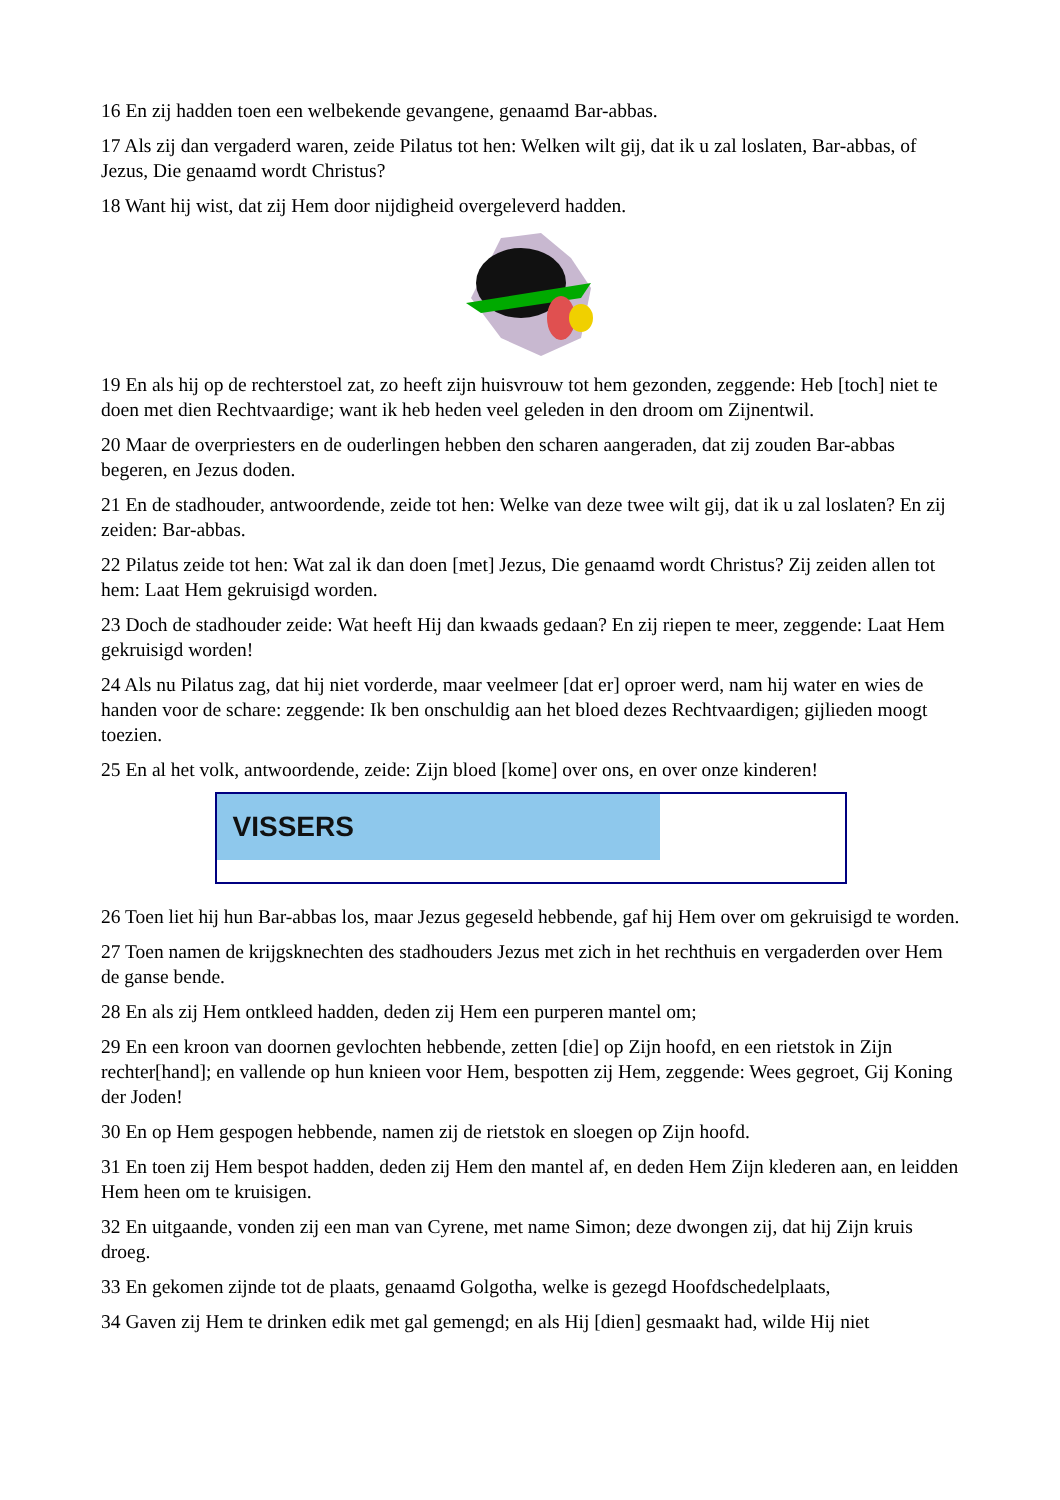16 En zij hadden toen een welbekende gevangene, genaamd Bar-abbas.
17 Als zij dan vergaderd waren, zeide Pilatus tot hen: Welken wilt gij, dat ik u zal loslaten, Bar-abbas, of Jezus, Die genaamd wordt Christus?
18 Want hij wist, dat zij Hem door nijdigheid overgeleverd hadden.
19 En als hij op de rechterstoel zat, zo heeft zijn huisvrouw tot hem gezonden, zeggende: Heb [toch] niet te doen met dien Rechtvaardige; want ik heb heden veel geleden in den droom om Zijnentwil.
20 Maar de overpriesters en de ouderlingen hebben den scharen aangeraden, dat zij zouden Bar-abbas begeren, en Jezus doden.
21 En de stadhouder, antwoordende, zeide tot hen: Welke van deze twee wilt gij, dat ik u zal loslaten? En zij zeiden: Bar-abbas.
22 Pilatus zeide tot hen: Wat zal ik dan doen [met] Jezus, Die genaamd wordt Christus? Zij zeiden allen tot hem: Laat Hem gekruisigd worden.
23 Doch de stadhouder zeide: Wat heeft Hij dan kwaads gedaan? En zij riepen te meer, zeggende: Laat Hem gekruisigd worden!
24 Als nu Pilatus zag, dat hij niet vorderde, maar veelmeer [dat er] oproer werd, nam hij water en wies de handen voor de schare: zeggende: Ik ben onschuldig aan het bloed dezes Rechtvaardigen; gijlieden moogt toezien.
25 En al het volk, antwoordende, zeide: Zijn bloed [kome] over ons, en over onze kinderen!
VISSERS
26 Toen liet hij hun Bar-abbas los, maar Jezus gegeseld hebbende, gaf hij Hem over om gekruisigd te worden.
27 Toen namen de krijgsknechten des stadhouders Jezus met zich in het rechthuis en vergaderden over Hem de ganse bende.
28 En als zij Hem ontkleed hadden, deden zij Hem een purperen mantel om;
29 En een kroon van doornen gevlochten hebbende, zetten [die] op Zijn hoofd, en een rietstok in Zijn rechter[hand]; en vallende op hun knieen voor Hem, bespotten zij Hem, zeggende: Wees gegroet, Gij Koning der Joden!
30 En op Hem gespogen hebbende, namen zij de rietstok en sloegen op Zijn hoofd.
31 En toen zij Hem bespot hadden, deden zij Hem den mantel af, en deden Hem Zijn klederen aan, en leidden Hem heen om te kruisigen.
32 En uitgaande, vonden zij een man van Cyrene, met name Simon; deze dwongen zij, dat hij Zijn kruis droeg.
33 En gekomen zijnde tot de plaats, genaamd Golgotha, welke is gezegd Hoofdschedelplaats,
34 Gaven zij Hem te drinken edik met gal gemengd; en als Hij [dien] gesmaakt had, wilde Hij niet